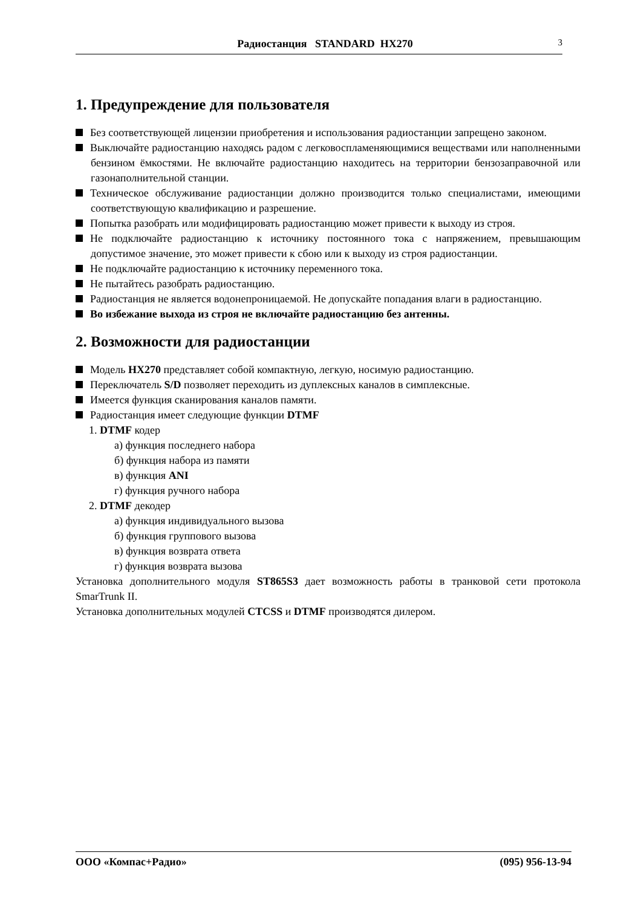Радиостанция STANDARD HX270 3
1. Предупреждение для пользователя
Без соответствующей лицензии приобретения и использования радиостанции запрещено законом.
Выключайте радиостанцию находясь радом с легковоспламеняющимися веществами или наполненными бензином ёмкостями. Не включайте радиостанцию находитесь на территории бензозаправочной или газонаполнительной станции.
Техническое обслуживание радиостанции должно производится только специалистами, имеющими соответствующую квалификацию и разрешение.
Попытка разобрать или модифицировать радиостанцию может привести к выходу из строя.
Не подключайте радиостанцию к источнику постоянного тока с напряжением, превышающим допустимое значение, это может привести к сбою или к выходу из строя радиостанции.
Не подключайте радиостанцию к источнику переменного тока.
Не пытайтесь разобрать радиостанцию.
Радиостанция не является водонепроницаемой. Не допускайте попадания влаги в радиостанцию.
Во избежание выхода из строя не включайте радиостанцию без антенны.
2. Возможности для радиостанции
Модель HX270 представляет собой компактную, легкую, носимую радиостанцию.
Переключатель S/D позволяет переходить из дуплексных каналов в симплексные.
Имеется функция сканирования каналов памяти.
Радиостанция имеет следующие функции DTMF
1. DTMF кодер
а) функция последнего набора
б) функция набора из памяти
в) функция ANI
г) функция ручного набора
2. DTMF декодер
а) функция индивидуального вызова
б) функция группового вызова
в) функция возврата ответа
г) функция возврата вызова
Установка дополнительного модуля ST865S3 дает возможность работы в транковой сети протокола SmarTrunk II.
Установка дополнительных модулей CTCSS и DTMF производятся дилером.
ООО «Компас+Радио» (095) 956-13-94